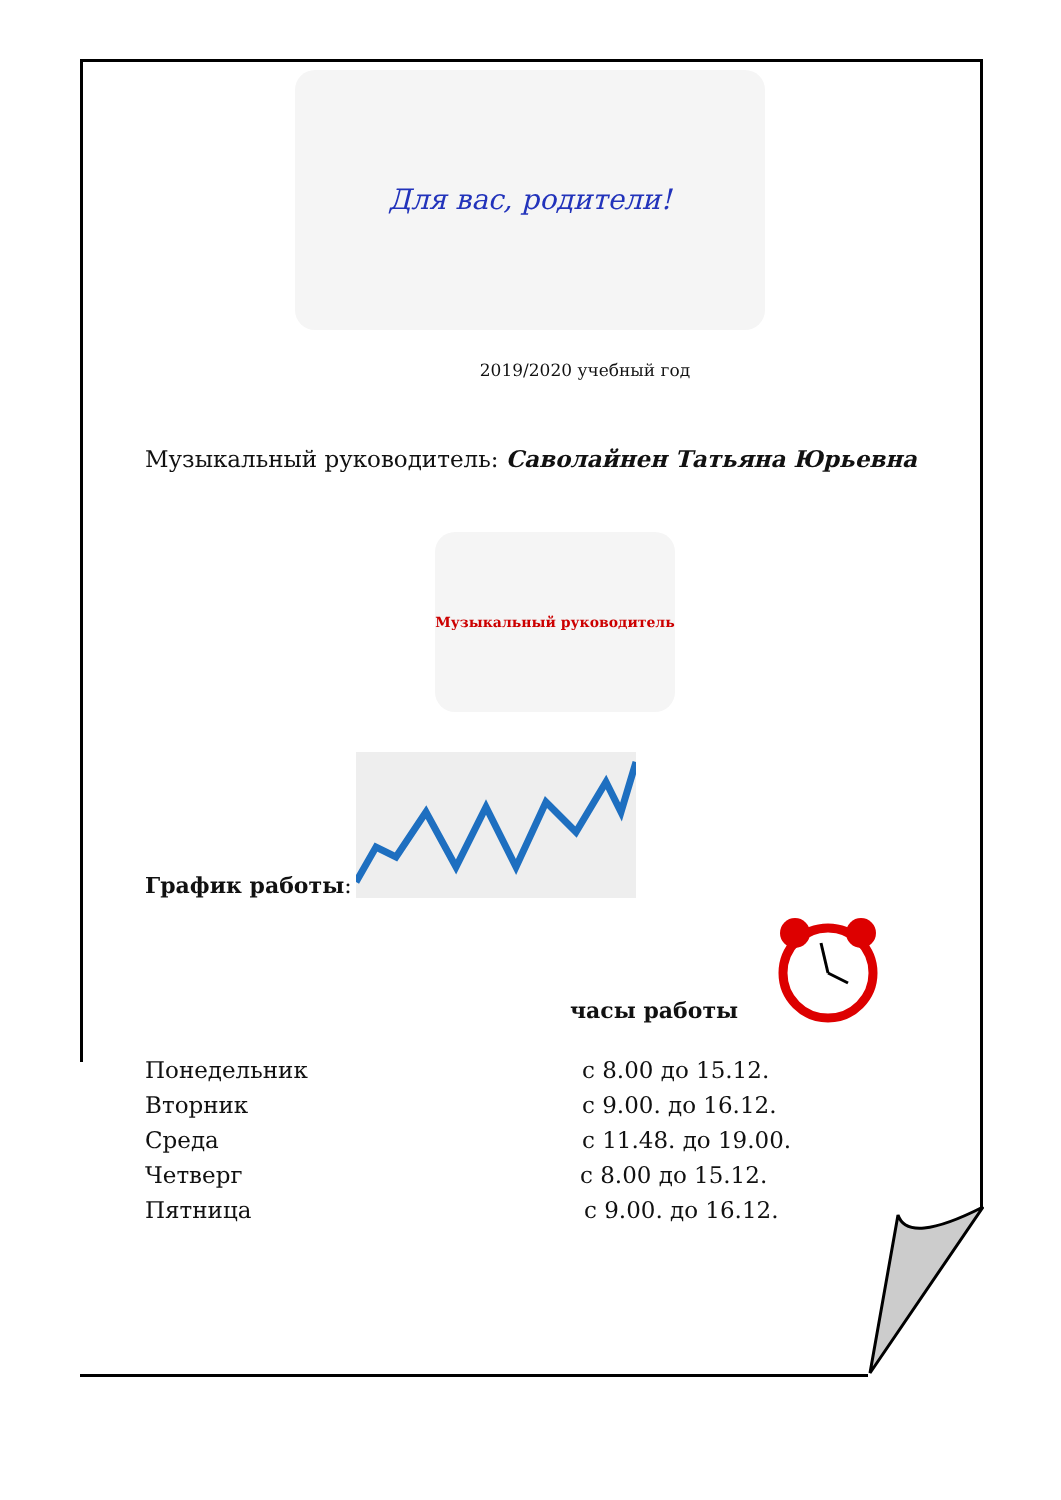Для вас, родители!
2019/2020 учебный год
Музыкальный руководитель: Саволайнен Татьяна Юрьевна
Музыкальный руководитель
График работы:
часы работы
Понедельник с 8.00 до 15.12.
Вторник с 9.00. до 16.12.
Среда с 11.48. до 19.00.
Четверг с 8.00 до 15.12.
Пятница с 9.00. до 16.12.